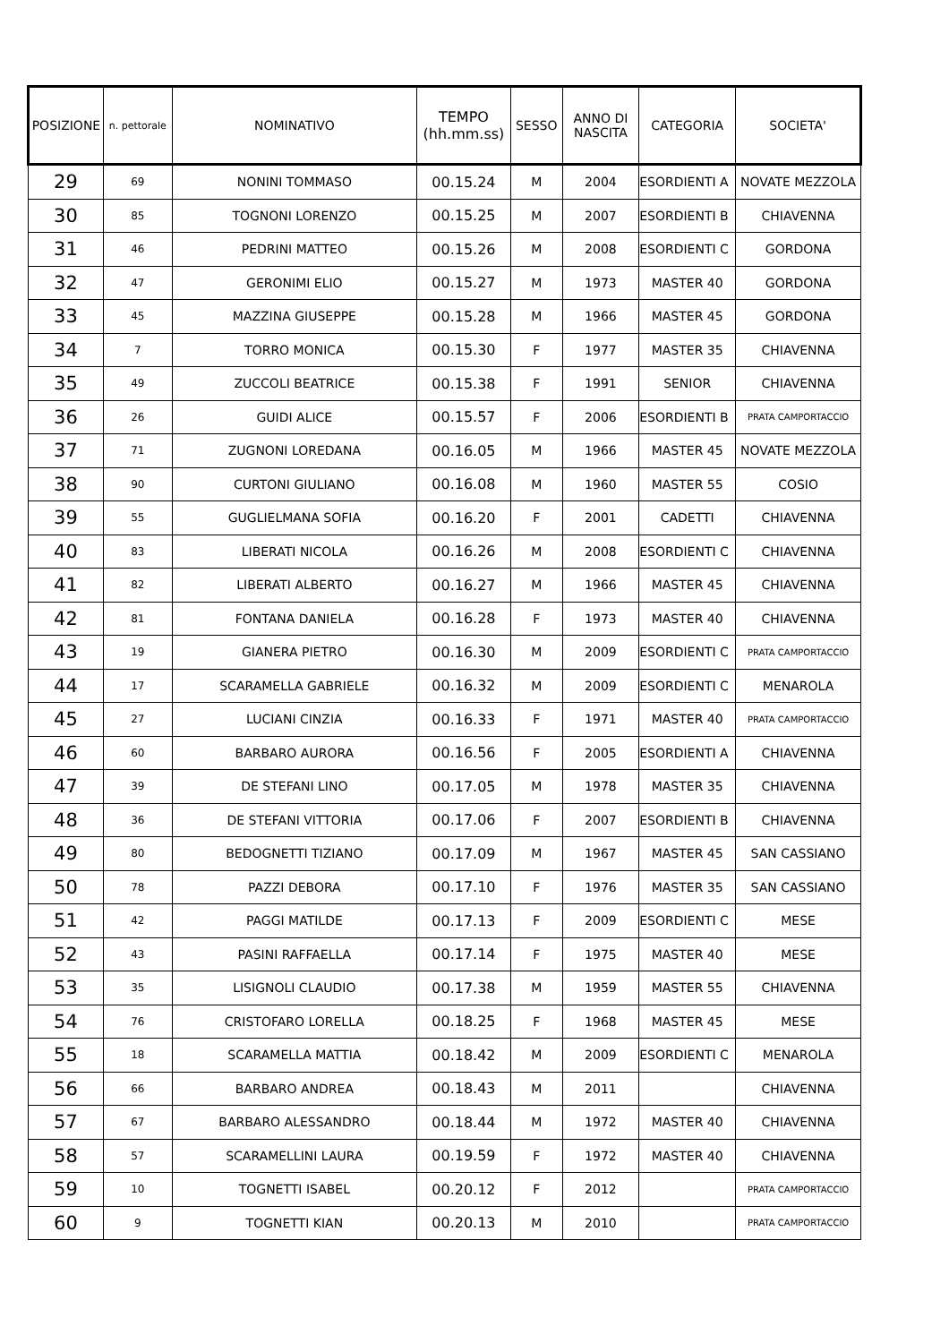| POSIZIONE | n. pettorale | NOMINATIVO | TEMPO (hh.mm.ss) | SESSO | ANNO DI NASCITA | CATEGORIA | SOCIETA' |
| --- | --- | --- | --- | --- | --- | --- | --- |
| 29 | 69 | NONINI TOMMASO | 00.15.24 | M | 2004 | ESORDIENTI A | NOVATE MEZZOLA |
| 30 | 85 | TOGNONI LORENZO | 00.15.25 | M | 2007 | ESORDIENTI B | CHIAVENNA |
| 31 | 46 | PEDRINI MATTEO | 00.15.26 | M | 2008 | ESORDIENTI C | GORDONA |
| 32 | 47 | GERONIMI ELIO | 00.15.27 | M | 1973 | MASTER 40 | GORDONA |
| 33 | 45 | MAZZINA GIUSEPPE | 00.15.28 | M | 1966 | MASTER 45 | GORDONA |
| 34 | 7 | TORRO MONICA | 00.15.30 | F | 1977 | MASTER 35 | CHIAVENNA |
| 35 | 49 | ZUCCOLI BEATRICE | 00.15.38 | F | 1991 | SENIOR | CHIAVENNA |
| 36 | 26 | GUIDI ALICE | 00.15.57 | F | 2006 | ESORDIENTI B | PRATA CAMPORTACCIO |
| 37 | 71 | ZUGNONI LOREDANA | 00.16.05 | M | 1966 | MASTER 45 | NOVATE MEZZOLA |
| 38 | 90 | CURTONI GIULIANO | 00.16.08 | M | 1960 | MASTER 55 | COSIO |
| 39 | 55 | GUGLIELMANA SOFIA | 00.16.20 | F | 2001 | CADETTI | CHIAVENNA |
| 40 | 83 | LIBERATI NICOLA | 00.16.26 | M | 2008 | ESORDIENTI C | CHIAVENNA |
| 41 | 82 | LIBERATI ALBERTO | 00.16.27 | M | 1966 | MASTER 45 | CHIAVENNA |
| 42 | 81 | FONTANA DANIELA | 00.16.28 | F | 1973 | MASTER 40 | CHIAVENNA |
| 43 | 19 | GIANERA PIETRO | 00.16.30 | M | 2009 | ESORDIENTI C | PRATA CAMPORTACCIO |
| 44 | 17 | SCARAMELLA GABRIELE | 00.16.32 | M | 2009 | ESORDIENTI C | MENAROLA |
| 45 | 27 | LUCIANI CINZIA | 00.16.33 | F | 1971 | MASTER 40 | PRATA CAMPORTACCIO |
| 46 | 60 | BARBARO AURORA | 00.16.56 | F | 2005 | ESORDIENTI A | CHIAVENNA |
| 47 | 39 | DE STEFANI LINO | 00.17.05 | M | 1978 | MASTER 35 | CHIAVENNA |
| 48 | 36 | DE STEFANI VITTORIA | 00.17.06 | F | 2007 | ESORDIENTI B | CHIAVENNA |
| 49 | 80 | BEDOGNETTI TIZIANO | 00.17.09 | M | 1967 | MASTER 45 | SAN CASSIANO |
| 50 | 78 | PAZZI DEBORA | 00.17.10 | F | 1976 | MASTER 35 | SAN CASSIANO |
| 51 | 42 | PAGGI MATILDE | 00.17.13 | F | 2009 | ESORDIENTI C | MESE |
| 52 | 43 | PASINI RAFFAELLA | 00.17.14 | F | 1975 | MASTER 40 | MESE |
| 53 | 35 | LISIGNOLI CLAUDIO | 00.17.38 | M | 1959 | MASTER 55 | CHIAVENNA |
| 54 | 76 | CRISTOFARO LORELLA | 00.18.25 | F | 1968 | MASTER 45 | MESE |
| 55 | 18 | SCARAMELLA MATTIA | 00.18.42 | M | 2009 | ESORDIENTI C | MENAROLA |
| 56 | 66 | BARBARO ANDREA | 00.18.43 | M | 2011 | | CHIAVENNA |
| 57 | 67 | BARBARO ALESSANDRO | 00.18.44 | M | 1972 | MASTER 40 | CHIAVENNA |
| 58 | 57 | SCARAMELLINI LAURA | 00.19.59 | F | 1972 | MASTER 40 | CHIAVENNA |
| 59 | 10 | TOGNETTI ISABEL | 00.20.12 | F | 2012 | | PRATA CAMPORTACCIO |
| 60 | 9 | TOGNETTI KIAN | 00.20.13 | M | 2010 | | PRATA CAMPORTACCIO |